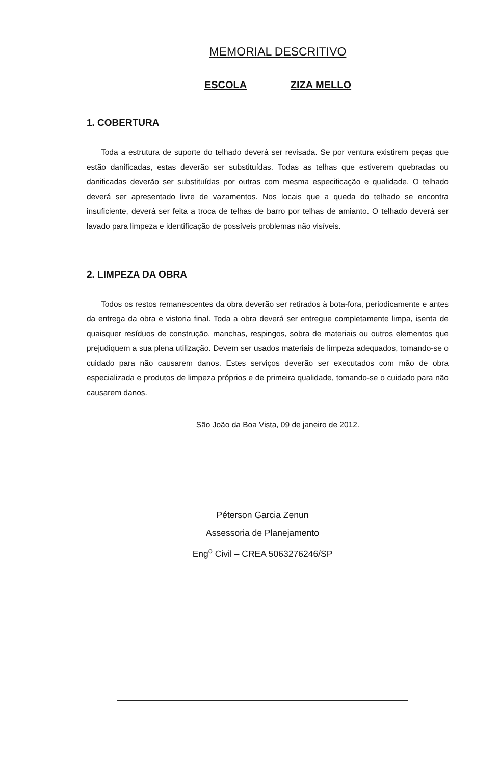MEMORIAL DESCRITIVO
ESCOLA ZIZA MELLO
1. COBERTURA
Toda a estrutura de suporte do telhado deverá ser revisada. Se por ventura existirem peças que estão danificadas, estas deverão ser substituídas. Todas as telhas que estiverem quebradas ou danificadas deverão ser substituídas por outras com mesma especificação e qualidade. O telhado deverá ser apresentado livre de vazamentos. Nos locais que a queda do telhado se encontra insuficiente, deverá ser feita a troca de telhas de barro por telhas de amianto. O telhado deverá ser lavado para limpeza e identificação de possíveis problemas não visíveis.
2. LIMPEZA DA OBRA
Todos os restos remanescentes da obra deverão ser retirados à bota-fora, periodicamente e antes da entrega da obra e vistoria final. Toda a obra deverá ser entregue completamente limpa, isenta de quaisquer resíduos de construção, manchas, respingos, sobra de materiais ou outros elementos que prejudiquem a sua plena utilização. Devem ser usados materiais de limpeza adequados, tomando-se o cuidado para não causarem danos. Estes serviços deverão ser executados com mão de obra especializada e produtos de limpeza próprios e de primeira qualidade, tomando-se o cuidado para não causarem danos.
São João da Boa Vista, 09 de janeiro de 2012.
Péterson Garcia Zenun
Assessoria de Planejamento
Eng<sup>o</sup> Civil – CREA 5063276246/SP